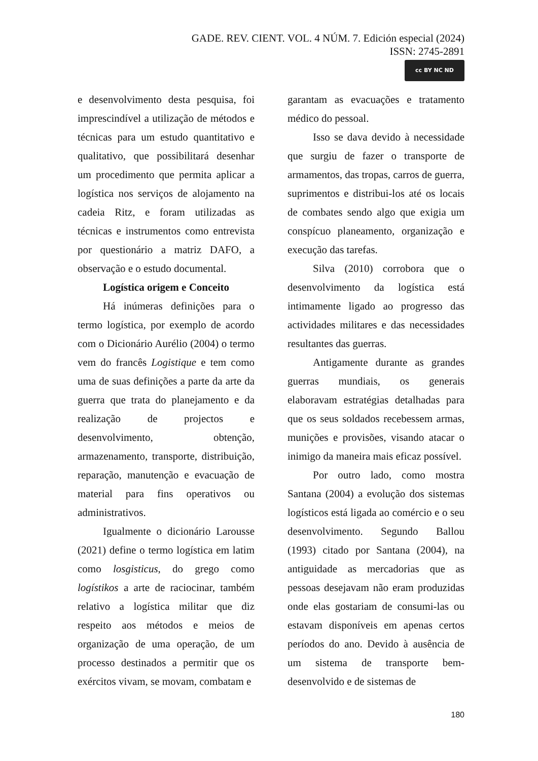GADE. REV. CIENT. VOL. 4 NÚM. 7. Edición especial (2024)
ISSN: 2745-2891
cc BY NC ND
e desenvolvimento desta pesquisa, foi imprescindível a utilização de métodos e técnicas para um estudo quantitativo e qualitativo, que possibilitará desenhar um procedimento que permita aplicar a logística nos serviços de alojamento na cadeia Ritz, e foram utilizadas as técnicas e instrumentos como entrevista por questionário a matriz DAFO, a observação e o estudo documental.
Logística origem e Conceito
Há inúmeras definições para o termo logística, por exemplo de acordo com o Dicionário Aurélio (2004) o termo vem do francês Logistique e tem como uma de suas definições a parte da arte da guerra que trata do planejamento e da realização de projectos e desenvolvimento, obtenção, armazenamento, transporte, distribuição, reparação, manutenção e evacuação de material para fins operativos ou administrativos.
Igualmente o dicionário Larousse (2021) define o termo logística em latim como losgisticus, do grego como logístikos a arte de raciocinar, também relativo a logística militar que diz respeito aos métodos e meios de organização de uma operação, de um processo destinados a permitir que os exércitos vivam, se movam, combatam e
garantam as evacuações e tratamento médico do pessoal.
Isso se dava devido à necessidade que surgiu de fazer o transporte de armamentos, das tropas, carros de guerra, suprimentos e distribui-los até os locais de combates sendo algo que exigia um conspícuo planeamento, organização e execução das tarefas.
Silva (2010) corrobora que o desenvolvimento da logística está intimamente ligado ao progresso das actividades militares e das necessidades resultantes das guerras.
Antigamente durante as grandes guerras mundiais, os generais elaboravam estratégias detalhadas para que os seus soldados recebessem armas, munições e provisões, visando atacar o inimigo da maneira mais eficaz possível.
Por outro lado, como mostra Santana (2004) a evolução dos sistemas logísticos está ligada ao comércio e o seu desenvolvimento. Segundo Ballou (1993) citado por Santana (2004), na antiguidade as mercadorias que as pessoas desejavam não eram produzidas onde elas gostariam de consumi-las ou estavam disponíveis em apenas certos períodos do ano. Devido à ausência de um sistema de transporte bem-desenvolvido e de sistemas de
180